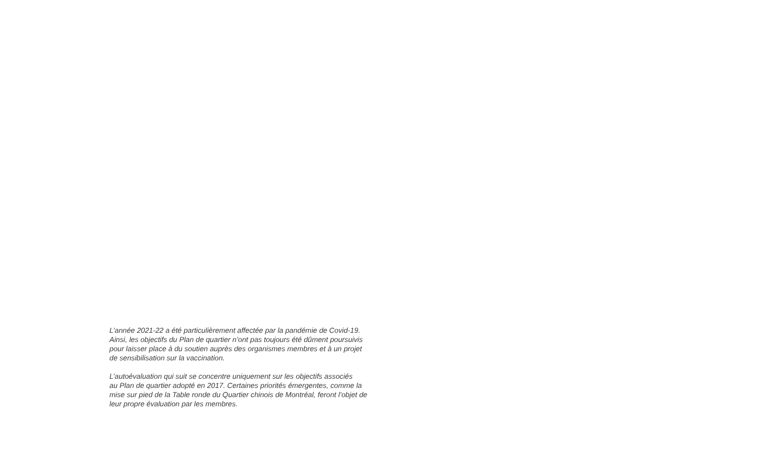L’année 2021-22 a été particulièrement affectée par la pandémie de Covid-19.
Ainsi, les objectifs du Plan de quartier n’ont pas toujours été dûment poursuivis
pour laisser place à du soutien auprès des organismes membres et à un projet
de sensibilisation sur la vaccination.
L’autoévaluation qui suit se concentre uniquement sur les objectifs associés
au Plan de quartier adopté en 2017. Certaines priorités émergentes, comme la
mise sur pied de la Table ronde du Quartier chinois de Montréal, feront l’objet de
leur propre évaluation par les membres.